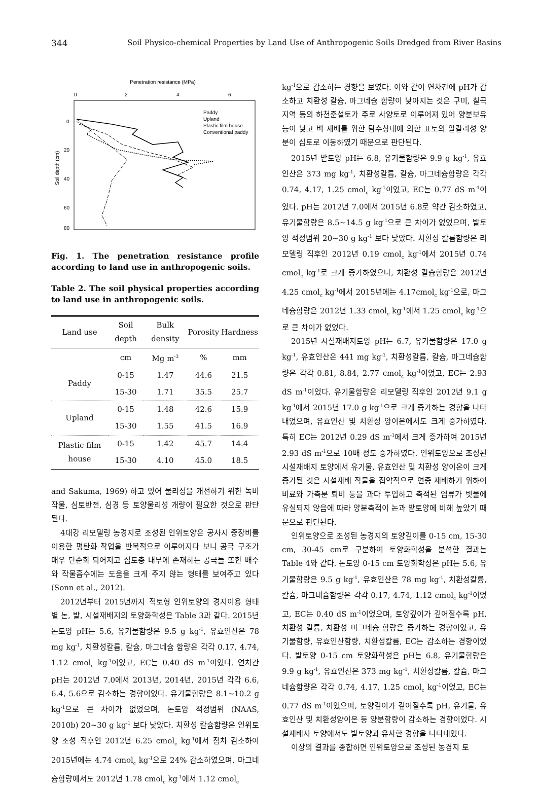344 Soil Physico-chemical Properties by Land Use of Anthropogenic Soils Dredged from River Basins
Penetration resistance (MPa)
0
2
4
6
0
20
40
60
80
Soil depth (cm)
Paddy
Upland
Plastic film house
Conventional paddy
Fig. 1. The penetration resistance profile according to land use in anthropogenic soils.
Table 2. The soil physical properties according to land use in anthropogenic soils.
| Land use | Soil depth | Bulk density | Porosity | Hardness |
| --- | --- | --- | --- | --- |
| | cm | Mg m<sup>-3</sup> | % | mm |
| Paddy | 0-15 | 1.47 | 44.6 | 21.5 |
| | 15-30 | 1.71 | 35.5 | 25.7 |
| Upland | 0-15 | 1.48 | 42.6 | 15.9 |
| | 15-30 | 1.55 | 41.5 | 16.9 |
| Plastic film house | 0-15 | 1.42 | 45.7 | 14.4 |
| | 15-30 | 4.10 | 45.0 | 18.5 |
and Sakuma, 1969) 하고 있어 물리성을 개선하기 위한 녹비작물, 심토반전, 심경 등 토양물리성 개량이 필요한 것으로 판단된다.
4대강 리모델링 농경지로 조성된 인위토양은 공사시 중장비를 이용한 평탄화 작업을 반복적으로 이루어지다 보니 공극 구조가 매우 단순화 되어지고 심토층 내부에 존재하는 공극들 또한 배수와 작물흡수에는 도움을 크게 주지 않는 형태를 보여주고 있다 (Sonn et al., 2012).
2012년부터 2015년까지 적토형 인위토양의 경지이용 형태별 논, 밭, 시설재배지의 토양화학성은 Table 3과 같다. 2015년 논토양 pH는 5.6, 유기물함량은 9.5 g kg<sup>-1</sup>, 유효인산은 78 mg kg<sup>-1</sup>, 치환성칼륨, 칼슘, 마그네슘 함량은 각각 0.17, 4.74, 1.12 cmol<sub>c</sub> kg<sup>-1</sup>이었고, EC는 0.40 dS m<sup>-1</sup>이었다. 연차간 pH는 2012년 7.0에서 2013년, 2014년, 2015년 각각 6.6, 6.4, 5.6으로 감소하는 경향이었다. 유기물함량은 8.1~10.2 g kg<sup>-1</sup>으로 큰 차이가 없었으며, 논토양 적정범위 (NAAS, 2010b) 20~30 g kg<sup>-1</sup> 보다 낮았다. 치환성 칼슘함량은 인위토양 조성 직후인 2012년 6.25 cmol<sub>c</sub> kg<sup>-1</sup>에서 점차 감소하여 2015년에는 4.74 cmol<sub>c</sub> kg<sup>-1</sup>으로 24% 감소하였으며, 마그네슘함량에서도 2012년 1.78 cmol<sub>c</sub> kg<sup>-1</sup>에서 1.12 cmol<sub>c</sub>
kg<sup>-1</sup>으로 감소하는 경향을 보였다. 이와 같이 연차간에 pH가 감소하고 치환성 칼슘, 마그네슘 함량이 낮아지는 것은 구미, 칠곡지역 등의 하천준설토가 주로 사양토로 이루어져 있어 양분보유능이 낮고 벼 재배를 위한 담수상태에 의한 표토의 알칼리성 양분이 심토로 이동하였기 때문으로 판단된다.
2015년 밭토양 pH는 6.8, 유기물함량은 9.9 g kg<sup>-1</sup>, 유효인산은 373 mg kg<sup>-1</sup>, 치환성칼륨, 칼슘, 마그네슘함량은 각각 0.74, 4.17, 1.25 cmol<sub>c</sub> kg<sup>-1</sup>이었고, EC는 0.77 dS m<sup>-1</sup>이었다. pH는 2012년 7.0에서 2015년 6.8로 약간 감소하였고, 유기물함량은 8.5~14.5 g kg<sup>-1</sup>으로 큰 차이가 없었으며, 밭토양 적정범위 20~30 g kg<sup>-1</sup> 보다 낮았다. 치환성 칼륨함량은 리모델링 직후인 2012년 0.19 cmol<sub>c</sub> kg<sup>-1</sup>에서 2015년 0.74 cmol<sub>c</sub> kg<sup>-1</sup>로 크게 증가하였으나, 치환성 칼슘함량은 2012년 4.25 cmol<sub>c</sub> kg<sup>-1</sup>에서 2015년에는 4.17cmol<sub>c</sub> kg<sup>-1</sup>으로, 마그네슘함량은 2012년 1.33 cmol<sub>c</sub> kg<sup>-1</sup>에서 1.25 cmol<sub>c</sub> kg<sup>-1</sup>으로 큰 차이가 없었다.
2015년 시설재배지토양 pH는 6.7, 유기물함량은 17.0 g kg<sup>-1</sup>, 유효인산은 441 mg kg<sup>-1</sup>, 치환성칼륨, 칼슘, 마그네슘함량은 각각 0.81, 8.84, 2.77 cmol<sub>c</sub> kg<sup>-1</sup>이었고, EC는 2.93 dS m<sup>-1</sup>이었다. 유기물함량은 리모델링 직후인 2012년 9.1 g kg<sup>-1</sup>에서 2015년 17.0 g kg<sup>-1</sup>으로 크게 증가하는 경향을 나타내었으며, 유효인산 및 치환성 양이온에서도 크게 증가하였다. 특히 EC는 2012년 0.29 dS m<sup>-1</sup>에서 크게 증가하여 2015년 2.93 dS m<sup>-1</sup>으로 10배 정도 증가하였다. 인위토양으로 조성된 시설재배지 토양에서 유기물, 유효인산 및 치환성 양이온이 크게 증가된 것은 시설재배 작물을 집약적으로 연중 재배하기 위하여 비료와 가축분 퇴비 등을 과다 투입하고 축적된 염류가 빗물에 유실되지 않음에 따라 양분축적이 논과 밭토양에 비해 높았기 때문으로 판단된다.
인위토양으로 조성된 농경지의 토양깊이를 0-15 cm, 15-30 cm, 30-45 cm로 구분하여 토양화학성을 분석한 결과는 Table 4와 같다. 논토양 0-15 cm 토양화학성은 pH는 5.6, 유기물함량은 9.5 g kg<sup>-1</sup>, 유효인산은 78 mg kg<sup>-1</sup>, 치환성칼륨, 칼슘, 마그네슘함량은 각각 0.17, 4.74, 1.12 cmol<sub>c</sub> kg<sup>-1</sup>이었고, EC는 0.40 dS m<sup>-1</sup>이었으며, 토양깊이가 깊어질수록 pH, 치환성 칼륨, 치환성 마그네슘 함량은 증가하는 경향이었고, 유기물함량, 유효인산함량, 치환성칼륨, EC는 감소하는 경향이었다. 밭토양 0-15 cm 토양화학성은 pH는 6.8, 유기물함량은 9.9 g kg<sup>-1</sup>, 유효인산은 373 mg kg<sup>-1</sup>, 치환성칼륨, 칼슘, 마그네슘함량은 각각 0.74, 4.17, 1.25 cmol<sub>c</sub> kg<sup>-1</sup>이었고, EC는 0.77 dS m<sup>-1</sup>이었으며, 토양깊이가 깊어질수록 pH, 유기물, 유효인산 및 치환성양이온 등 양분함량이 감소하는 경향이었다. 시설재배지 토양에서도 밭토양과 유사한 경향을 나타내었다.
이상의 결과를 종합하면 인위토양으로 조성된 농경지 토